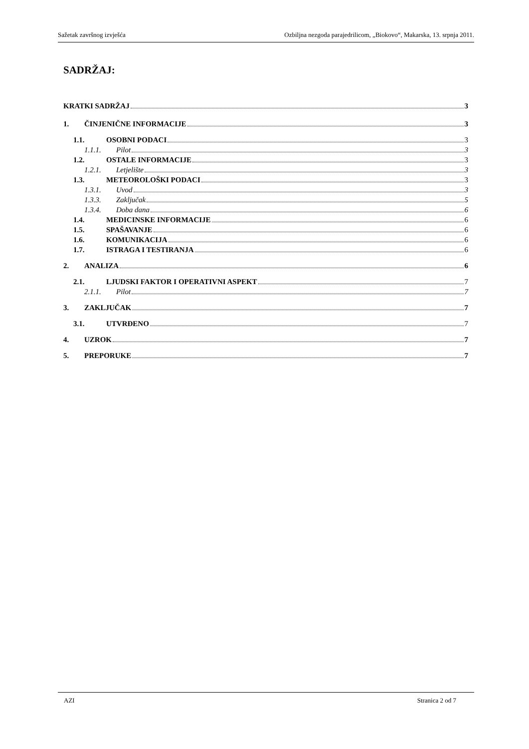Sažetak završnog izvješća Ozbiljna nezgoda parajedrilicom, „Biokovo“, Makarska, 13. srpnja 2011.
SADRŽAJ:
KRATKI SADRŽAJ 3
1. ČINJENIČNE INFORMACIJE 3
1.1. OSOBNI PODACI 3
1.1.1. Pilot 3
1.2. OSTALE INFORMACIJE 3
1.2.1. Letjelište 3
1.3. METEOROLOŠKI PODACI 3
1.3.1. Uvod 3
1.3.3. Zaključak 5
1.3.4. Doba dana 6
1.4. MEDICINSKE INFORMACIJE 6
1.5. SPAŠAVANJE 6
1.6. KOMUNIKACIJA 6
1.7. ISTRAGA I TESTIRANJA 6
2. ANALIZA 6
2.1. LJUDSKI FAKTOR I OPERATIVNI ASPEKT 7
2.1.1. Pilot 7
3. ZAKLJUČAK 7
3.1. UTVRĐENO 7
4. UZROK 7
5. PREPORUKE 7
AZI Stranica 2 od 7